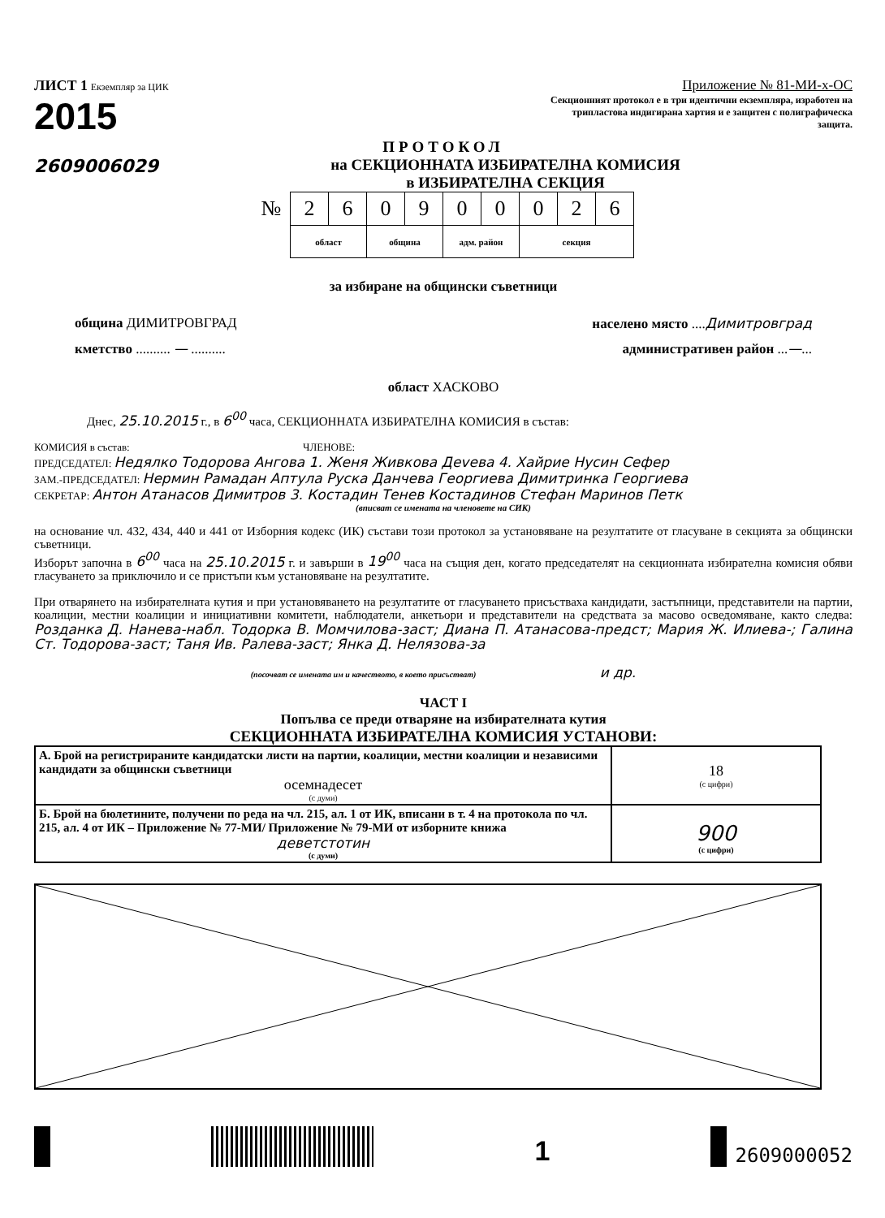ЛИСТ 1 Екземпляр за ЦИК
Приложение № 81-МИ-х-ОС
2015
Секционният протокол е в три идентични екземпляра, изработен на трипластова индигирана хартия и е защитен с полиграфическа защита.
ПРОТОКОЛ
2609006029 на СЕКЦИОННАТА ИЗБИРАТЕЛНА КОМИСИЯ
в ИЗБИРАТЕЛНА СЕКЦИЯ
| № | 2 | 6 | 0 | 9 | 0 | 0 | 0 | 2 | 6 |
| | област | | община | | адм. район | | секция | | |
за избиране на общински съветници
община ДИМИТРОВГРАД населено място ....Димитровград
кметство .......... — ..........
административен район ...—...
област ХАСКОВО
Днес, 25.10.2015 г., в 6<sup>00</sup> часа, СЕКЦИОННАТА ИЗБИРАТЕЛНА КОМИСИЯ в състав:
КОМИСИЯ в състав: ЧЛЕНОВЕ:
ПРЕДСЕДАТЕЛ: Недялко Тодорова Ангова 1. Женя Живкова Деveва 4. Хайрие Нусин Сефер
ЗАМ.-ПРЕДСЕДАТЕЛ: Нермин Рамадан Аптула Руска Данчева Георгиева Димитринка Георгиева
СЕКРЕТАР: Антон Атанасов Димитров 3. Костадин Тенев Костадинов Стефан Маринов Петк
(вписват се имената на членовете на СИК)
на основание чл. 432, 434, 440 и 441 от Изборния кодекс (ИК) състави този протокол за установяване на резултатите от гласуване в секцията за общински съветници.
Изборът започна в 6<sup>00</sup> часа на 25.10.2015 г. и завърши в 19<sup>00</sup> часа на същия ден, когато председателят на секционната избирателна комисия обяви гласуването за приключило и се пристъпи към установяване на резултатите.
При отварянето на избирателната кутия и при установяването на резултатите от гласуването присъстваха кандидати, застъпници, представители на партии, коалиции, местни коалиции и инициативни комитети, наблюдатели, анкетьори и представители на средствата за масово осведомяване, както следва: Розданка Д. Нанева-набл. Тодорка В. Момчилова-заст; Диана П. Атанасова-предст; Мария Ж. Илиева-; Галина Ст. Тодорова-заст; Таня Ив. Ралева-заст; Янка Д. Нелязова-за
(посочват се имената им и качеството, в което присъстват) и др.
ЧАСТ I
Попълва се преди отваряне на избирателната кутия
СЕКЦИОННАТА ИЗБИРАТЕЛНА КОМИСИЯ УСТАНОВИ:
| А. Брой на регистрираните кандидатски листи на партии, коалиции, местни коалиции и независими кандидати за общински съветници осемнадесет (с думи) | 18 (с цифри) |
| Б. Брой на бюлетините, получени по реда на чл. 215, ал. 1 от ИК, вписани в т. 4 на протокола по чл. 215, ал. 4 от ИК – Приложение № 77-МИ/ Приложение № 79-МИ от изборните книжа деветстотин (с думи) | 900 (с цифри) |
1
2609000052